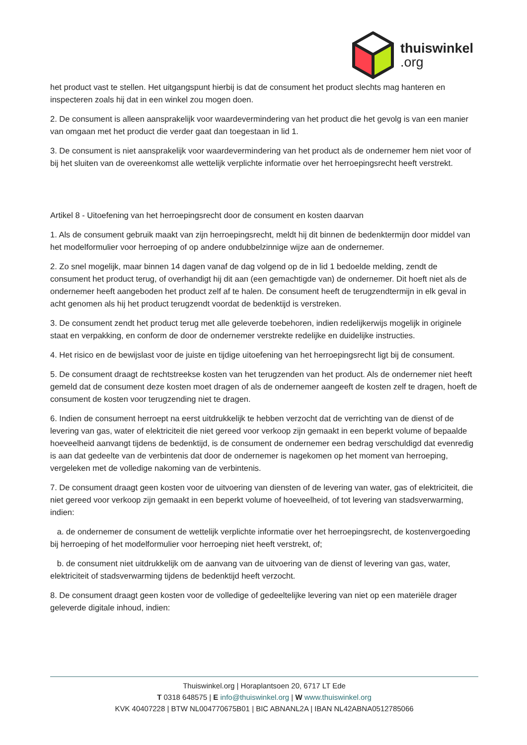thuiswinkel.org
het product vast te stellen. Het uitgangspunt hierbij is dat de consument het product slechts mag hanteren en inspecteren zoals hij dat in een winkel zou mogen doen.
2. De consument is alleen aansprakelijk voor waardevermindering van het product die het gevolg is van een manier van omgaan met het product die verder gaat dan toegestaan in lid 1.
3. De consument is niet aansprakelijk voor waardevermindering van het product als de ondernemer hem niet voor of bij het sluiten van de overeenkomst alle wettelijk verplichte informatie over het herroepingsrecht heeft verstrekt.
Artikel 8 - Uitoefening van het herroepingsrecht door de consument en kosten daarvan
1. Als de consument gebruik maakt van zijn herroepingsrecht, meldt hij dit binnen de bedenktermijn door middel van het modelformulier voor herroeping of op andere ondubbelzinnige wijze aan de ondernemer.
2. Zo snel mogelijk, maar binnen 14 dagen vanaf de dag volgend op de in lid 1 bedoelde melding, zendt de consument het product terug, of overhandigt hij dit aan (een gemachtigde van) de ondernemer. Dit hoeft niet als de ondernemer heeft aangeboden het product zelf af te halen. De consument heeft de terugzendtermijn in elk geval in acht genomen als hij het product terugzendt voordat de bedenktijd is verstreken.
3. De consument zendt het product terug met alle geleverde toebehoren, indien redelijkerwijs mogelijk in originele staat en verpakking, en conform de door de ondernemer verstrekte redelijke en duidelijke instructies.
4. Het risico en de bewijslast voor de juiste en tijdige uitoefening van het herroepingsrecht ligt bij de consument.
5. De consument draagt de rechtstreekse kosten van het terugzenden van het product. Als de ondernemer niet heeft gemeld dat de consument deze kosten moet dragen of als de ondernemer aangeeft de kosten zelf te dragen, hoeft de consument de kosten voor terugzending niet te dragen.
6. Indien de consument herroept na eerst uitdrukkelijk te hebben verzocht dat de verrichting van de dienst of de levering van gas, water of elektriciteit die niet gereed voor verkoop zijn gemaakt in een beperkt volume of bepaalde hoeveelheid aanvangt tijdens de bedenktijd, is de consument de ondernemer een bedrag verschuldigd dat evenredig is aan dat gedeelte van de verbintenis dat door de ondernemer is nagekomen op het moment van herroeping, vergeleken met de volledige nakoming van de verbintenis.
7. De consument draagt geen kosten voor de uitvoering van diensten of de levering van water, gas of elektriciteit, die niet gereed voor verkoop zijn gemaakt in een beperkt volume of hoeveelheid, of tot levering van stadsverwarming, indien:
a. de ondernemer de consument de wettelijk verplichte informatie over het herroepingsrecht, de kostenvergoeding bij herroeping of het modelformulier voor herroeping niet heeft verstrekt, of;
b. de consument niet uitdrukkelijk om de aanvang van de uitvoering van de dienst of levering van gas, water, elektriciteit of stadsverwarming tijdens de bedenktijd heeft verzocht.
8. De consument draagt geen kosten voor de volledige of gedeeltelijke levering van niet op een materiële drager geleverde digitale inhoud, indien:
Thuiswinkel.org | Horaplantsoen 20, 6717 LT Ede
T 0318 648575 | E info@thuiswinkel.org | W www.thuiswinkel.org
KVK 40407228 | BTW NL004770675B01 | BIC ABNANL2A | IBAN NL42ABNA0512785066